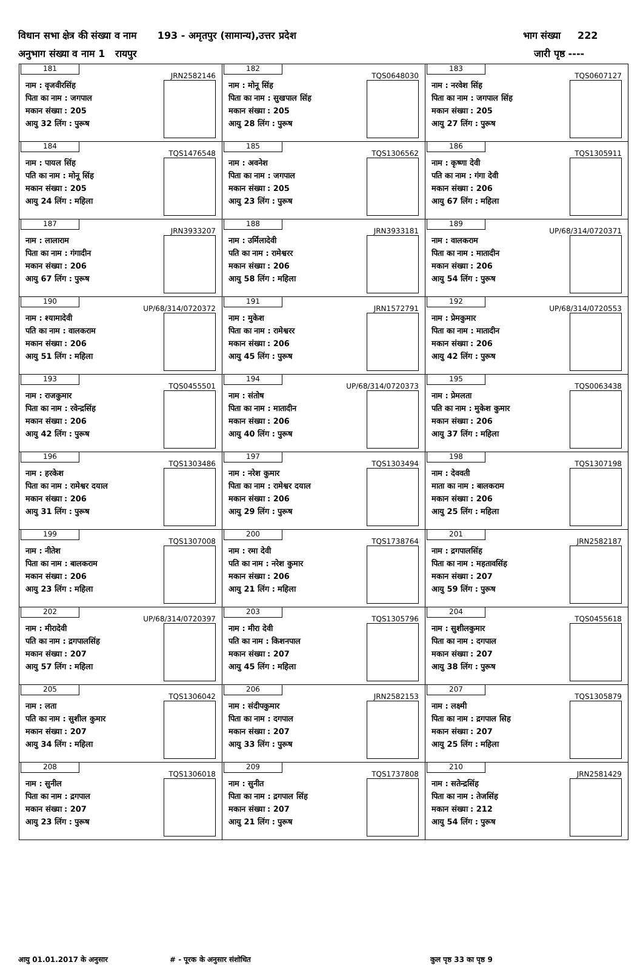विधान सभा क्षेत्र की संख्या व नाम 193 - अमृतपुर (सामान्य),उत्तर प्रदेश भाग संख्या 222
अनुभाग संख्या व नाम 1 रायपुर जारी पृष्ठ ----
| 181 JRN2582146 नाम : वृजवीरसिंह पिता का नाम : जगपाल मकान संख्या : 205 आयु 32 लिंग : पुरूष | 182 TQS0648030 नाम : मोनू सिंह पिता का नाम : सुखपाल सिंह मकान संख्या : 205 आयु 28 लिंग : पुरूष | 183 TQS0607127 नाम : नरवेश सिंह पिता का नाम : जगपाल सिंह मकान संख्या : 205 आयु 27 लिंग : पुरूष |
| 184 TQS1476548 नाम : पायल सिंह पति का नाम : मोनू सिंह मकान संख्या : 205 आयु 24 लिंग : महिला | 185 TQS1306562 नाम : अवनेश पिता का नाम : जगपाल मकान संख्या : 205 आयु 23 लिंग : पुरूष | 186 TQS1305911 नाम : कृष्णा देवी पति का नाम : गंगा देवी मकान संख्या : 206 आयु 67 लिंग : महिला |
| 187 JRN3933207 नाम : लालाराम पिता का नाम : गंगादीन मकान संख्या : 206 आयु 67 लिंग : पुरूष | 188 JRN3933181 नाम : उर्मिलादेवी पति का नाम : रामेश्वरर मकान संख्या : 206 आयु 58 लिंग : महिला | 189 UP/68/314/0720371 नाम : वालकराम पिता का नाम : मातादीन मकान संख्या : 206 आयु 54 लिंग : पुरूष |
| 190 UP/68/314/0720372 नाम : श्यामादेवी पति का नाम : वालकराम मकान संख्या : 206 आयु 51 लिंग : महिला | 191 JRN1572791 नाम : मुकेश पिता का नाम : रामेश्वरर मकान संख्या : 206 आयु 45 लिंग : पुरूष | 192 UP/68/314/0720553 नाम : प्रेमकुमार पिता का नाम : मातादीन मकान संख्या : 206 आयु 42 लिंग : पुरूष |
| 193 TQS0455501 नाम : राजकुमार पिता का नाम : रवेन्द्रसिंह मकान संख्या : 206 आयु 42 लिंग : पुरूष | 194 UP/68/314/0720373 नाम : संतोष पिता का नाम : मातादीन मकान संख्या : 206 आयु 40 लिंग : पुरूष | 195 TQS0063438 नाम : प्रेमलता पति का नाम : मुकेश कुमार मकान संख्या : 206 आयु 37 लिंग : महिला |
| 196 TQS1303486 नाम : हरकेश पिता का नाम : रामेश्वर दयाल मकान संख्या : 206 आयु 31 लिंग : पुरूष | 197 TQS1303494 नाम : नरेश कुमार पिता का नाम : रामेश्वर दयाल मकान संख्या : 206 आयु 29 लिंग : पुरूष | 198 TQS1307198 नाम : देववती माता का नाम : बालकराम मकान संख्या : 206 आयु 25 लिंग : महिला |
| 199 TQS1307008 नाम : नीतेश पिता का नाम : बालकराम मकान संख्या : 206 आयु 23 लिंग : महिला | 200 TQS1738764 नाम : रमा देवी पति का नाम : नरेश कुमार मकान संख्या : 206 आयु 21 लिंग : महिला | 201 JRN2582187 नाम : द्रगपालसिंह पिता का नाम : महतावसिंह मकान संख्या : 207 आयु 59 लिंग : पुरूष |
| 202 UP/68/314/0720397 नाम : मीरादेवी पति का नाम : द्रगपालसिंह मकान संख्या : 207 आयु 57 लिंग : महिला | 203 TQS1305796 नाम : मीरा देवी पति का नाम : किशनपाल मकान संख्या : 207 आयु 45 लिंग : महिला | 204 TQS0455618 नाम : सुशीलकुमार पिता का नाम : दगपाल मकान संख्या : 207 आयु 38 लिंग : पुरूष |
| 205 TQS1306042 नाम : लता पति का नाम : सुशील कुमार मकान संख्या : 207 आयु 34 लिंग : महिला | 206 JRN2582153 नाम : संदीपकुमार पिता का नाम : दगपाल मकान संख्या : 207 आयु 33 लिंग : पुरूष | 207 TQS1305879 नाम : लक्ष्मी पिता का नाम : द्रगपाल सिह मकान संख्या : 207 आयु 25 लिंग : महिला |
| 208 TQS1306018 नाम : सुनील पिता का नाम : द्रगपाल मकान संख्या : 207 आयु 23 लिंग : पुरूष | 209 TQS1737808 नाम : सुनीत पिता का नाम : द्रगपाल सिंह मकान संख्या : 207 आयु 21 लिंग : पुरूष | 210 JRN2581429 नाम : सतेन्द्रसिंह पिता का नाम : तेजसिंह मकान संख्या : 212 आयु 54 लिंग : पुरूष |
आयु 01.01.2017 के अनुसार # - पूरक के अनुसार संशोधित कुल पृष्ठ 33 का पृष्ठ 9